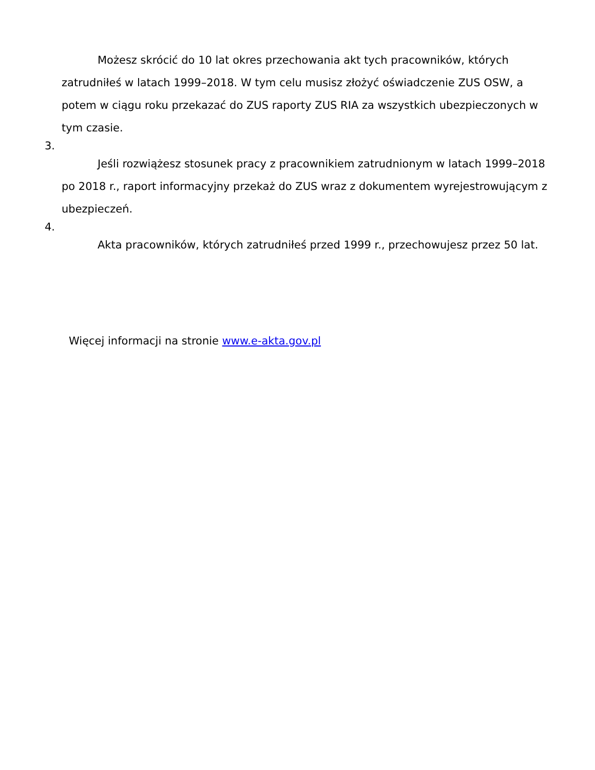Możesz skrócić do 10 lat okres przechowania akt tych pracowników, których zatrudniłeś w latach 1999–2018. W tym celu musisz złożyć oświadczenie ZUS OSW, a potem w ciągu roku przekazać do ZUS raporty ZUS RIA za wszystkich ubezpieczonych w tym czasie.
3.
Jeśli rozwiążesz stosunek pracy z pracownikiem zatrudnionym w latach 1999–2018 po 2018 r., raport informacyjny przekaż do ZUS wraz z dokumentem wyrejestrowującym z ubezpieczeń.
4.
Akta pracowników, których zatrudniłeś przed 1999 r., przechowujesz przez 50 lat.
Więcej informacji na stronie www.e-akta.gov.pl